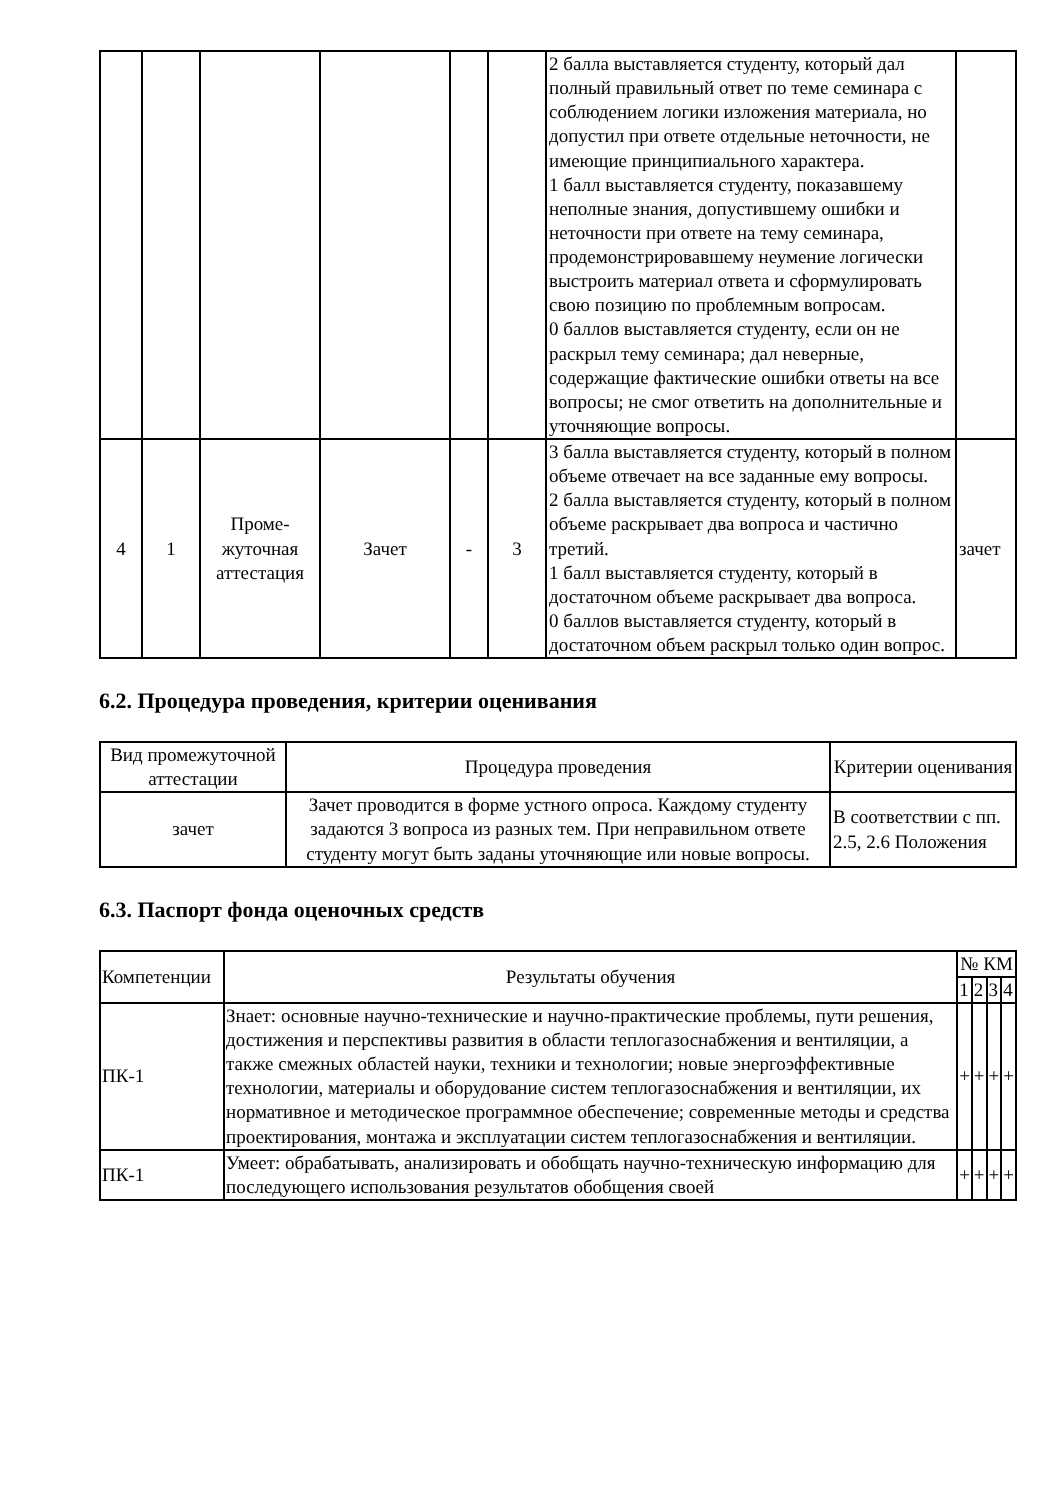| | | | | | | 2 балла выставляется студенту, который дал полный правильный ответ по теме семинара с соблюдением логики изложения материала, но допустил при ответе отдельные неточности, не имеющие принципиального характера. 1 балл выставляется студенту, показавшему неполные знания, допустившему ошибки и неточности при ответе на тему семинара, продемонстрировавшему неумение логически выстроить материал ответа и сформулировать свою позицию по проблемным вопросам. 0 баллов выставляется студенту, если он не раскрыл тему семинара; дал неверные, содержащие фактические ошибки ответы на все вопросы; не смог ответить на дополнительные и уточняющие вопросы. | |
| 4 | 1 | Проме- жуточная аттестация | Зачет | - | 3 | 3 балла выставляется студенту, который в полном объеме отвечает на все заданные ему вопросы. 2 балла выставляется студенту, который в полном объеме раскрывает два вопроса и частично третий. 1 балл выставляется студенту, который в достаточном объеме раскрывает два вопроса. 0 баллов выставляется студенту, который в достаточном объем раскрыл только один вопрос. | зачет |
6.2. Процедура проведения, критерии оценивания
| Вид промежуточной аттестации | Процедура проведения | Критерии оценивания |
| --- | --- | --- |
| зачет | Зачет проводится в форме устного опроса. Каждому студенту задаются 3 вопроса из разных тем. При неправильном ответе студенту могут быть заданы уточняющие или новые вопросы. | В соответствии с пп. 2.5, 2.6 Положения |
6.3. Паспорт фонда оценочных средств
| Компетенции | Результаты обучения | № КМ | | | |
| | | 1 | 2 | 3 | 4 |
| ПК-1 | Знает: основные научно-технические и научно-практические проблемы, пути решения, достижения и перспективы развития в области теплогазоснабжения и вентиляции, а также смежных областей науки, техники и технологии; новые энергоэффективные технологии, материалы и оборудование систем теплогазоснабжения и вентиляции, их нормативное и методическое программное обеспечение; современные методы и средства проектирования, монтажа и эксплуатации систем теплогазоснабжения и вентиляции. | + | + | + | + |
| ПК-1 | Умеет: обрабатывать, анализировать и обобщать научно-техническую информацию для последующего использования результатов обобщения своей | + | + | + | + |